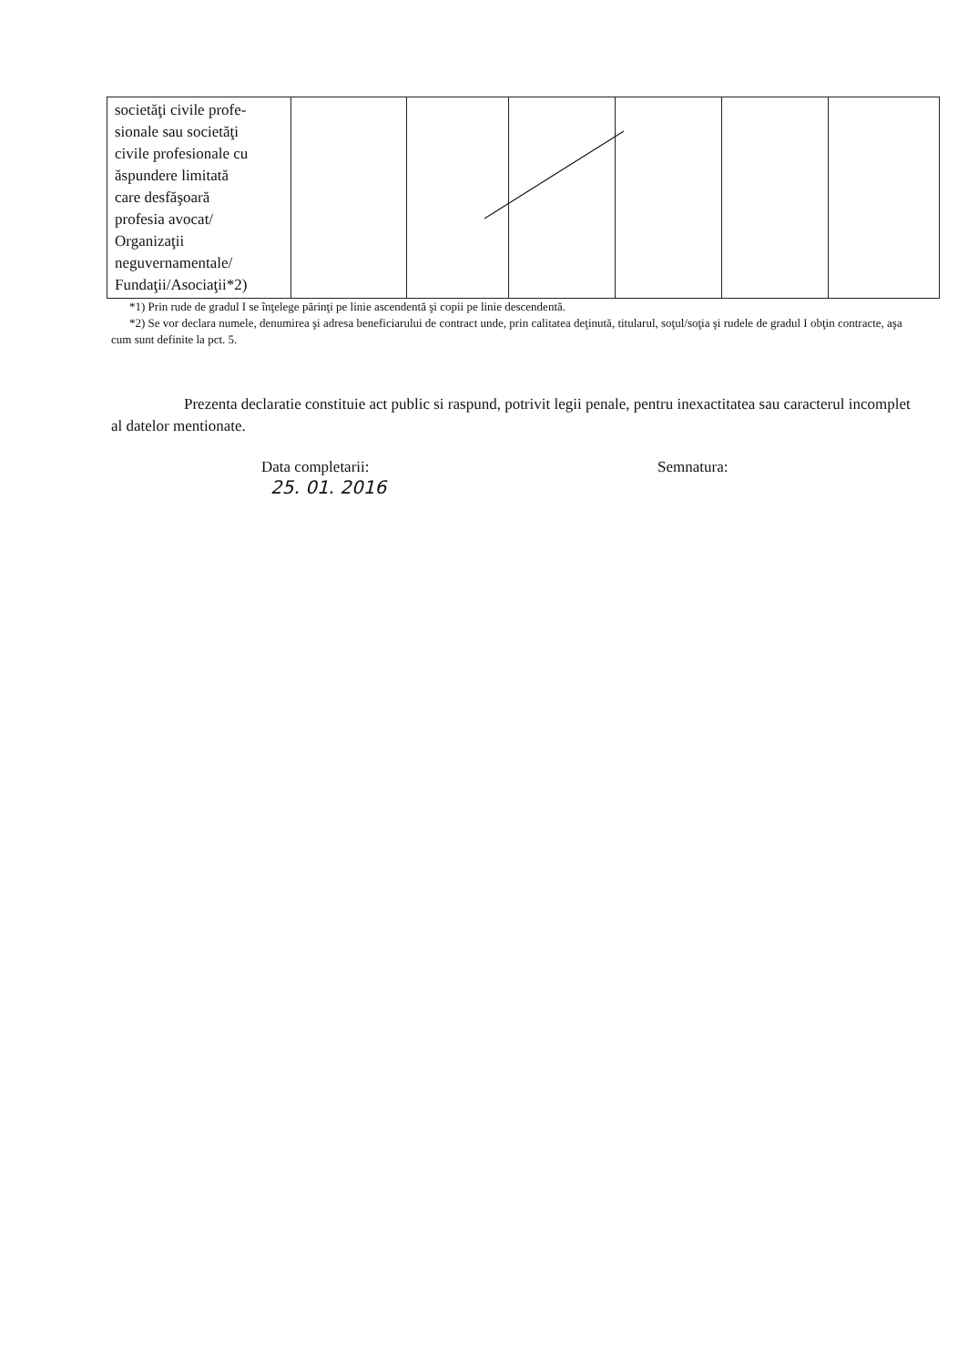| societăţi civile profe- sionale sau societăţi civile profesionale cu ăspundere limitată care desfăşoară profesia avocat/ Organizaţii neguvernamentale/ Fundaţii/Asociaţii*2) | | | | | | |
*1) Prin rude de gradul I se înţelege părinţi pe linie ascendentă şi copii pe linie descendentă.
*2) Se vor declara numele, denumirea şi adresa beneficiarului de contract unde, prin calitatea deţinută, titularul, soţul/soţia şi rudele de gradul I obţin contracte, aşa cum sunt definite la pct. 5.
Prezenta declaratie constituie act public si raspund, potrivit legii penale, pentru inexactitatea sau caracterul incomplet al datelor mentionate.
Data completarii:
25. 01. 2016
Semnatura: